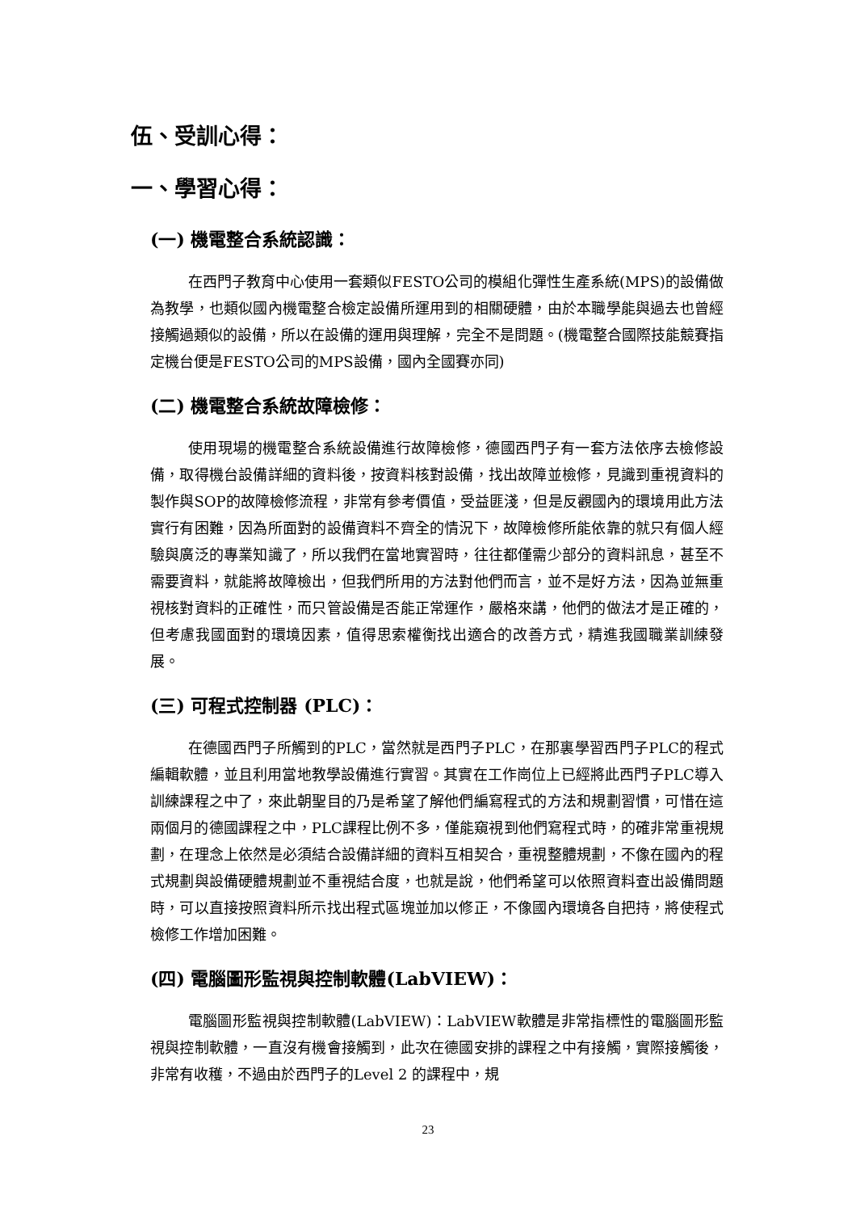伍、受訓心得：
一、學習心得：
(一) 機電整合系統認識：
在西門子教育中心使用一套類似FESTO公司的模組化彈性生產系統(MPS)的設備做為教學，也類似國內機電整合檢定設備所運用到的相關硬體，由於本職學能與過去也曾經接觸過類似的設備，所以在設備的運用與理解，完全不是問題。(機電整合國際技能競賽指定機台便是FESTO公司的MPS設備，國內全國賽亦同)
(二) 機電整合系統故障檢修：
使用現場的機電整合系統設備進行故障檢修，德國西門子有一套方法依序去檢修設備，取得機台設備詳細的資料後，按資料核對設備，找出故障並檢修，見識到重視資料的製作與SOP的故障檢修流程，非常有參考價值，受益匪淺，但是反觀國內的環境用此方法實行有困難，因為所面對的設備資料不齊全的情況下，故障檢修所能依靠的就只有個人經驗與廣泛的專業知識了，所以我們在當地實習時，往往都僅需少部分的資料訊息，甚至不需要資料，就能將故障檢出，但我們所用的方法對他們而言，並不是好方法，因為並無重視核對資料的正確性，而只管設備是否能正常運作，嚴格來講，他們的做法才是正確的，但考慮我國面對的環境因素，值得思索權衡找出適合的改善方式，精進我國職業訓練發展。
(三) 可程式控制器 (PLC)：
在德國西門子所觸到的PLC，當然就是西門子PLC，在那裏學習西門子PLC的程式編輯軟體，並且利用當地教學設備進行實習。其實在工作崗位上已經將此西門子PLC導入訓練課程之中了，來此朝聖目的乃是希望了解他們編寫程式的方法和規劃習慣，可惜在這兩個月的德國課程之中，PLC課程比例不多，僅能窺視到他們寫程式時，的確非常重視規劃，在理念上依然是必須結合設備詳細的資料互相契合，重視整體規劃，不像在國內的程式規劃與設備硬體規劃並不重視結合度，也就是說，他們希望可以依照資料查出設備問題時，可以直接按照資料所示找出程式區塊並加以修正，不像國內環境各自把持，將使程式檢修工作增加困難。
(四) 電腦圖形監視與控制軟體(LabVIEW)：
電腦圖形監視與控制軟體(LabVIEW)：LabVIEW軟體是非常指標性的電腦圖形監視與控制軟體，一直沒有機會接觸到，此次在德國安排的課程之中有接觸，實際接觸後，非常有收穫，不過由於西門子的Level 2 的課程中，規
23